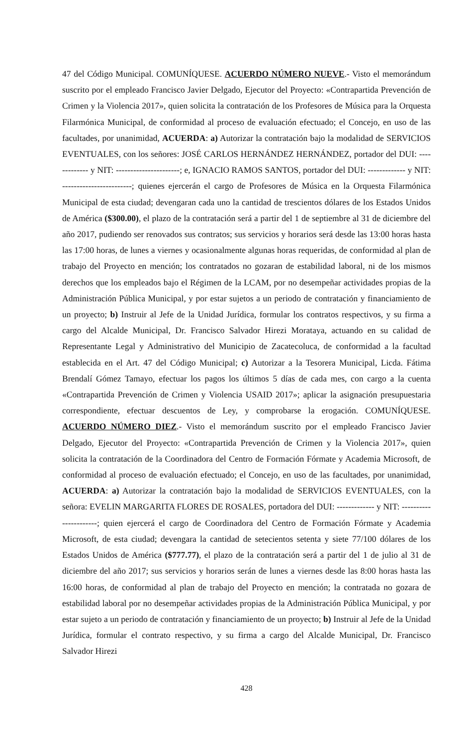47 del Código Municipal. COMUNÍQUESE. ACUERDO NÚMERO NUEVE.- Visto el memorándum suscrito por el empleado Francisco Javier Delgado, Ejecutor del Proyecto: «Contrapartida Prevención de Crimen y la Violencia 2017», quien solicita la contratación de los Profesores de Música para la Orquesta Filarmónica Municipal, de conformidad al proceso de evaluación efectuado; el Concejo, en uso de las facultades, por unanimidad, ACUERDA: a) Autorizar la contratación bajo la modalidad de SERVICIOS EVENTUALES, con los señores: JOSÉ CARLOS HERNÁNDEZ HERNÁNDEZ, portador del DUI: ------------- y NIT: ----------------------; e, IGNACIO RAMOS SANTOS, portador del DUI: ------------- y NIT: ------------------------; quienes ejercerán el cargo de Profesores de Música en la Orquesta Filarmónica Municipal de esta ciudad; devengaran cada uno la cantidad de trescientos dólares de los Estados Unidos de América ($300.00), el plazo de la contratación será a partir del 1 de septiembre al 31 de diciembre del año 2017, pudiendo ser renovados sus contratos; sus servicios y horarios será desde las 13:00 horas hasta las 17:00 horas, de lunes a viernes y ocasionalmente algunas horas requeridas, de conformidad al plan de trabajo del Proyecto en mención; los contratados no gozaran de estabilidad laboral, ni de los mismos derechos que los empleados bajo el Régimen de la LCAM, por no desempeñar actividades propias de la Administración Pública Municipal, y por estar sujetos a un periodo de contratación y financiamiento de un proyecto; b) Instruir al Jefe de la Unidad Jurídica, formular los contratos respectivos, y su firma a cargo del Alcalde Municipal, Dr. Francisco Salvador Hirezi Morataya, actuando en su calidad de Representante Legal y Administrativo del Municipio de Zacatecoluca, de conformidad a la facultad establecida en el Art. 47 del Código Municipal; c) Autorizar a la Tesorera Municipal, Licda. Fátima Brendalí Gómez Tamayo, efectuar los pagos los últimos 5 días de cada mes, con cargo a la cuenta «Contrapartida Prevención de Crimen y Violencia USAID 2017»; aplicar la asignación presupuestaria correspondiente, efectuar descuentos de Ley, y comprobarse la erogación. COMUNÍQUESE. ACUERDO NÚMERO DIEZ.- Visto el memorándum suscrito por el empleado Francisco Javier Delgado, Ejecutor del Proyecto: «Contrapartida Prevención de Crimen y la Violencia 2017», quien solicita la contratación de la Coordinadora del Centro de Formación Fórmate y Academia Microsoft, de conformidad al proceso de evaluación efectuado; el Concejo, en uso de las facultades, por unanimidad, ACUERDA: a) Autorizar la contratación bajo la modalidad de SERVICIOS EVENTUALES, con la señora: EVELIN MARGARITA FLORES DE ROSALES, portadora del DUI: ------------- y NIT: ----------------------; quien ejercerá el cargo de Coordinadora del Centro de Formación Fórmate y Academia Microsoft, de esta ciudad; devengara la cantidad de setecientos setenta y siete 77/100 dólares de los Estados Unidos de América ($777.77), el plazo de la contratación será a partir del 1 de julio al 31 de diciembre del año 2017; sus servicios y horarios serán de lunes a viernes desde las 8:00 horas hasta las 16:00 horas, de conformidad al plan de trabajo del Proyecto en mención; la contratada no gozara de estabilidad laboral por no desempeñar actividades propias de la Administración Pública Municipal, y por estar sujeto a un periodo de contratación y financiamiento de un proyecto; b) Instruir al Jefe de la Unidad Jurídica, formular el contrato respectivo, y su firma a cargo del Alcalde Municipal, Dr. Francisco Salvador Hirezi
428